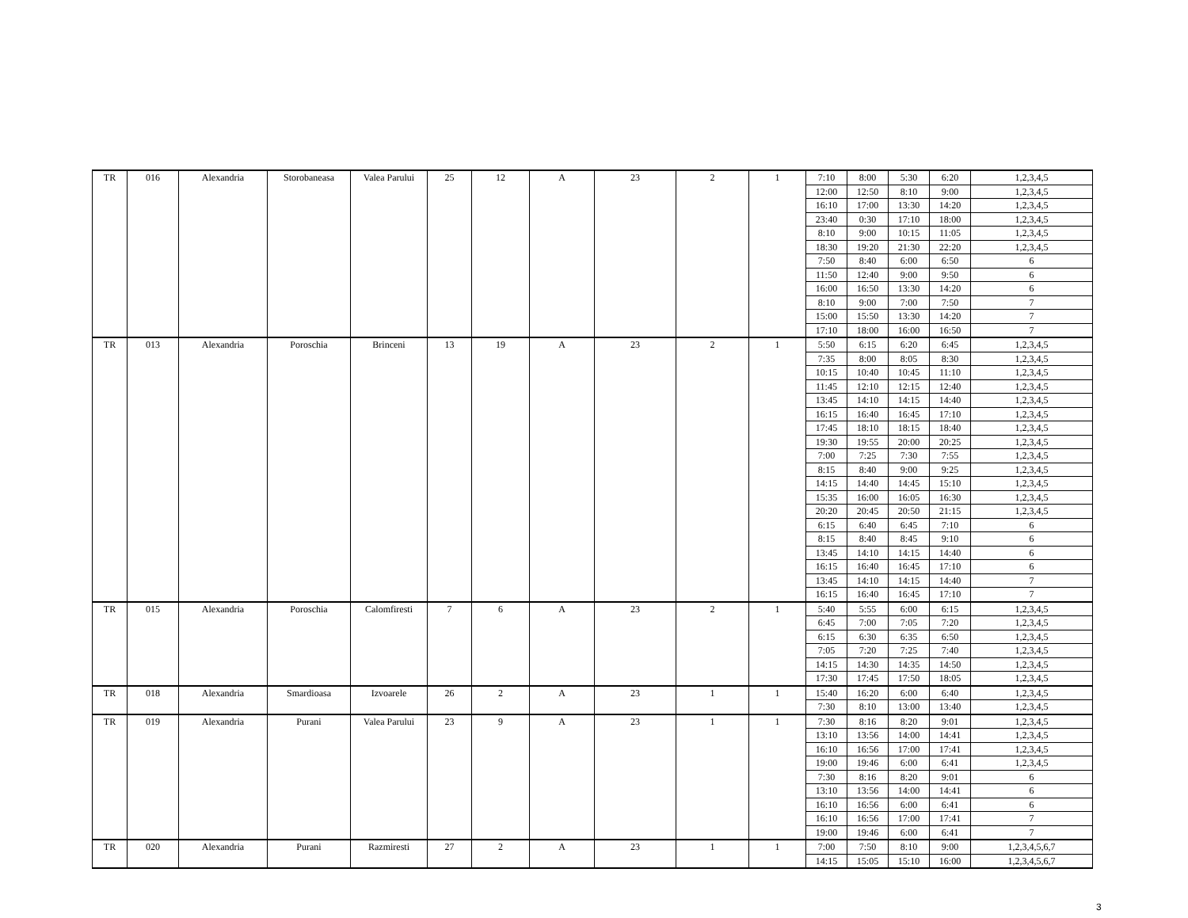| TR | 016 | Alexandria | Storobaneasa | Valea Parului | 25 | 12 | A | 23 | 2 | 1 | 7:10 | 8:00 | 5:30 | 6:20 | 1,2,3,4,5 |
| | | | | | | | | | | | 12:00 | 12:50 | 8:10 | 9:00 | 1,2,3,4,5 |
| | | | | | | | | | | | 16:10 | 17:00 | 13:30 | 14:20 | 1,2,3,4,5 |
| | | | | | | | | | | | 23:40 | 0:30 | 17:10 | 18:00 | 1,2,3,4,5 |
| | | | | | | | | | | | 8:10 | 9:00 | 10:15 | 11:05 | 1,2,3,4,5 |
| | | | | | | | | | | | 18:30 | 19:20 | 21:30 | 22:20 | 1,2,3,4,5 |
| | | | | | | | | | | | 7:50 | 8:40 | 6:00 | 6:50 | 6 |
| | | | | | | | | | | | 11:50 | 12:40 | 9:00 | 9:50 | 6 |
| | | | | | | | | | | | 16:00 | 16:50 | 13:30 | 14:20 | 6 |
| | | | | | | | | | | | 8:10 | 9:00 | 7:00 | 7:50 | 7 |
| | | | | | | | | | | | 15:00 | 15:50 | 13:30 | 14:20 | 7 |
| | | | | | | | | | | | 17:10 | 18:00 | 16:00 | 16:50 | 7 |
| TR | 013 | Alexandria | Poroschia | Brinceni | 13 | 19 | A | 23 | 2 | 1 | 5:50 | 6:15 | 6:20 | 6:45 | 1,2,3,4,5 |
| | | | | | | | | | | | 7:35 | 8:00 | 8:05 | 8:30 | 1,2,3,4,5 |
| | | | | | | | | | | | 10:15 | 10:40 | 10:45 | 11:10 | 1,2,3,4,5 |
| | | | | | | | | | | | 11:45 | 12:10 | 12:15 | 12:40 | 1,2,3,4,5 |
| | | | | | | | | | | | 13:45 | 14:10 | 14:15 | 14:40 | 1,2,3,4,5 |
| | | | | | | | | | | | 16:15 | 16:40 | 16:45 | 17:10 | 1,2,3,4,5 |
| | | | | | | | | | | | 17:45 | 18:10 | 18:15 | 18:40 | 1,2,3,4,5 |
| | | | | | | | | | | | 19:30 | 19:55 | 20:00 | 20:25 | 1,2,3,4,5 |
| | | | | | | | | | | | 7:00 | 7:25 | 7:30 | 7:55 | 1,2,3,4,5 |
| | | | | | | | | | | | 8:15 | 8:40 | 9:00 | 9:25 | 1,2,3,4,5 |
| | | | | | | | | | | | 14:15 | 14:40 | 14:45 | 15:10 | 1,2,3,4,5 |
| | | | | | | | | | | | 15:35 | 16:00 | 16:05 | 16:30 | 1,2,3,4,5 |
| | | | | | | | | | | | 20:20 | 20:45 | 20:50 | 21:15 | 1,2,3,4,5 |
| | | | | | | | | | | | 6:15 | 6:40 | 6:45 | 7:10 | 6 |
| | | | | | | | | | | | 8:15 | 8:40 | 8:45 | 9:10 | 6 |
| | | | | | | | | | | | 13:45 | 14:10 | 14:15 | 14:40 | 6 |
| | | | | | | | | | | | 16:15 | 16:40 | 16:45 | 17:10 | 6 |
| | | | | | | | | | | | 13:45 | 14:10 | 14:15 | 14:40 | 7 |
| | | | | | | | | | | | 16:15 | 16:40 | 16:45 | 17:10 | 7 |
| TR | 015 | Alexandria | Poroschia | Calomfiresti | 7 | 6 | A | 23 | 2 | 1 | 5:40 | 5:55 | 6:00 | 6:15 | 1,2,3,4,5 |
| | | | | | | | | | | | 6:45 | 7:00 | 7:05 | 7:20 | 1,2,3,4,5 |
| | | | | | | | | | | | 6:15 | 6:30 | 6:35 | 6:50 | 1,2,3,4,5 |
| | | | | | | | | | | | 7:05 | 7:20 | 7:25 | 7:40 | 1,2,3,4,5 |
| | | | | | | | | | | | 14:15 | 14:30 | 14:35 | 14:50 | 1,2,3,4,5 |
| | | | | | | | | | | | 17:30 | 17:45 | 17:50 | 18:05 | 1,2,3,4,5 |
| TR | 018 | Alexandria | Smardioasa | Izvoarele | 26 | 2 | A | 23 | 1 | 1 | 15:40 | 16:20 | 6:00 | 6:40 | 1,2,3,4,5 |
| | | | | | | | | | | | 7:30 | 8:10 | 13:00 | 13:40 | 1,2,3,4,5 |
| TR | 019 | Alexandria | Purani | Valea Parului | 23 | 9 | A | 23 | 1 | 1 | 7:30 | 8:16 | 8:20 | 9:01 | 1,2,3,4,5 |
| | | | | | | | | | | | 13:10 | 13:56 | 14:00 | 14:41 | 1,2,3,4,5 |
| | | | | | | | | | | | 16:10 | 16:56 | 17:00 | 17:41 | 1,2,3,4,5 |
| | | | | | | | | | | | 19:00 | 19:46 | 6:00 | 6:41 | 1,2,3,4,5 |
| | | | | | | | | | | | 7:30 | 8:16 | 8:20 | 9:01 | 6 |
| | | | | | | | | | | | 13:10 | 13:56 | 14:00 | 14:41 | 6 |
| | | | | | | | | | | | 16:10 | 16:56 | 6:00 | 6:41 | 6 |
| | | | | | | | | | | | 16:10 | 16:56 | 17:00 | 17:41 | 7 |
| | | | | | | | | | | | 19:00 | 19:46 | 6:00 | 6:41 | 7 |
| TR | 020 | Alexandria | Purani | Razmiresti | 27 | 2 | A | 23 | 1 | 1 | 7:00 | 7:50 | 8:10 | 9:00 | 1,2,3,4,5,6,7 |
| | | | | | | | | | | | 14:15 | 15:05 | 15:10 | 16:00 | 1,2,3,4,5,6,7 |
3